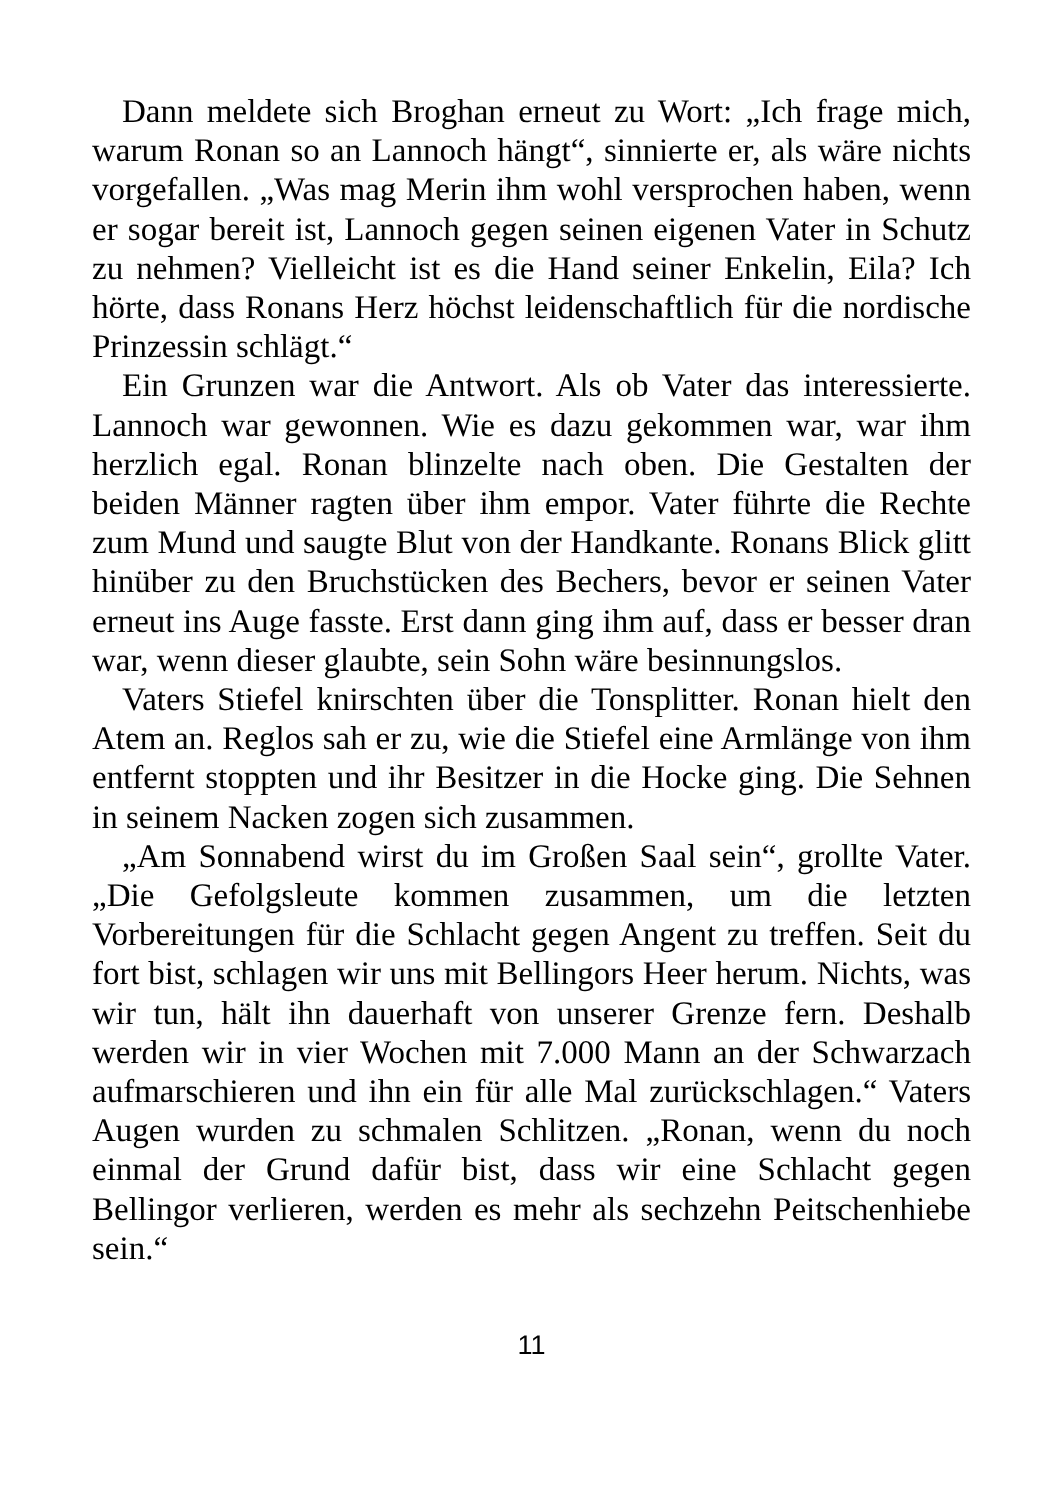Dann meldete sich Broghan erneut zu Wort: „Ich frage mich, warum Ronan so an Lannoch hängt“, sinnierte er, als wäre nichts vorgefallen. „Was mag Merin ihm wohl versprochen haben, wenn er sogar bereit ist, Lannoch gegen seinen eigenen Vater in Schutz zu nehmen? Vielleicht ist es die Hand seiner Enkelin, Eila? Ich hörte, dass Ronans Herz höchst leidenschaftlich für die nordische Prinzessin schlägt.“
Ein Grunzen war die Antwort. Als ob Vater das interessierte. Lannoch war gewonnen. Wie es dazu gekommen war, war ihm herzlich egal. Ronan blinzelte nach oben. Die Gestalten der beiden Männer ragten über ihm empor. Vater führte die Rechte zum Mund und saugte Blut von der Handkante. Ronans Blick glitt hinüber zu den Bruchstücken des Bechers, bevor er seinen Vater erneut ins Auge fasste. Erst dann ging ihm auf, dass er besser dran war, wenn dieser glaubte, sein Sohn wäre besinnungslos.
Vaters Stiefel knirschten über die Tonsplitter. Ronan hielt den Atem an. Reglos sah er zu, wie die Stiefel eine Armlänge von ihm entfernt stoppten und ihr Besitzer in die Hocke ging. Die Sehnen in seinem Nacken zogen sich zusammen.
„Am Sonnabend wirst du im Großen Saal sein“, grollte Vater. „Die Gefolgsleute kommen zusammen, um die letzten Vorbereitungen für die Schlacht gegen Angent zu treffen. Seit du fort bist, schlagen wir uns mit Bellingors Heer herum. Nichts, was wir tun, hält ihn dauerhaft von unserer Grenze fern. Deshalb werden wir in vier Wochen mit 7.000 Mann an der Schwarzach aufmarschieren und ihn ein für alle Mal zurückschlagen.“ Vaters Augen wurden zu schmalen Schlitzen. „Ronan, wenn du noch einmal der Grund dafür bist, dass wir eine Schlacht gegen Bellingor verlieren, werden es mehr als sechzehn Peitschenhiebe sein.“
11